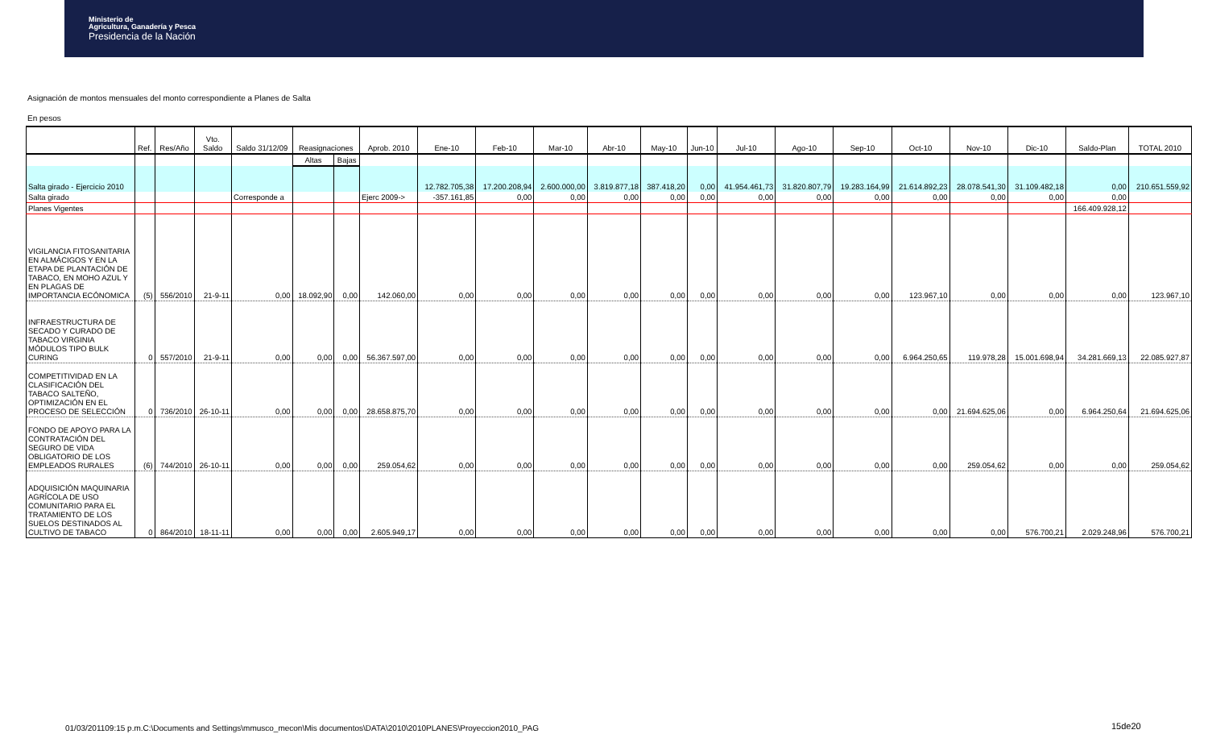Ministerio de
Agricultura, Ganadería y Pesca
Presidencia de la Nación
Asignación de montos mensuales del monto correspondiente a Planes de Salta
En pesos
| | Ref. | Res/Año | Vto. Saldo | Saldo 31/12/09 | Reasignaciones | | Aprob. 2010 | Ene-10 | Feb-10 | Mar-10 | Abr-10 | May-10 | Jun-10 | Jul-10 | Ago-10 | Sep-10 | Oct-10 | Nov-10 | Dic-10 | Saldo-Plan | TOTAL 2010 |
| --- | --- | --- | --- | --- | --- | --- | --- | --- | --- | --- | --- | --- | --- | --- | --- | --- | --- | --- | --- | --- | --- |
| | | | | | Altas | Bajas | | | | | | | | | | | | | | | |
| Salta girado - Ejercicio 2010 | | | | | | | | 12.782.705,38 | 17.200.208,94 | 2.600.000,00 | 3.819.877,18 | 387.418,20 | 0,00 | 41.954.461,73 | 31.820.807,79 | 19.283.164,99 | 21.614.892,23 | 28.078.541,30 | 31.109.482,18 | 0,00 | 210.651.559,92 |
| Salta girado | | | | Corresponde a | | | Ejerc 2009-> | -357.161,85 | 0,00 | 0,00 | 0,00 | 0,00 | 0,00 | 0,00 | 0,00 | 0,00 | 0,00 | 0,00 | 0,00 | 0,00 | |
| Planes Vigentes | | | | | | | | | | | | | | | | | | | | 166.409.928,12 | |
| VIGILANCIA FITOSANITARIA EN ALMÁCIGOS Y EN LA ETAPA DE PLANTACIÓN DE TABACO, EN MOHO AZUL Y EN PLAGAS DE IMPORTANCIA ECÓNOMICA | (5) | 556/2010 | 21-9-11 | 0,00 | 18.092,90 | 0,00 | 142.060,00 | 0,00 | 0,00 | 0,00 | 0,00 | 0,00 | 0,00 | 0,00 | 0,00 | 0,00 | 123.967,10 | 0,00 | 0,00 | 0,00 | 123.967,10 |
| INFRAESTRUCTURA DE SECADO Y CURADO DE TABACO VIRGINIA MÓDULOS TIPO BULK CURING | 0 | 557/2010 | 21-9-11 | 0,00 | 0,00 | 0,00 | 56.367.597,00 | 0,00 | 0,00 | 0,00 | 0,00 | 0,00 | 0,00 | 0,00 | 0,00 | 0,00 | 6.964.250,65 | 119.978,28 | 15.001.698,94 | 34.281.669,13 | 22.085.927,87 |
| COMPETITIVIDAD EN LA CLASIFICACIÓN DEL TABACO SALTEÑO, OPTIMIZACIÓN EN EL PROCESO DE SELECCIÓN | 0 | 736/2010 | 26-10-11 | 0,00 | 0,00 | 0,00 | 28.658.875,70 | 0,00 | 0,00 | 0,00 | 0,00 | 0,00 | 0,00 | 0,00 | 0,00 | 0,00 | 0,00 | 21.694.625,06 | 0,00 | 6.964.250,64 | 21.694.625,06 |
| FONDO DE APOYO PARA LA CONTRATACIÓN DEL SEGURO DE VIDA OBLIGATORIO DE LOS EMPLEADOS RURALES | (6) | 744/2010 | 26-10-11 | 0,00 | 0,00 | 0,00 | 259.054,62 | 0,00 | 0,00 | 0,00 | 0,00 | 0,00 | 0,00 | 0,00 | 0,00 | 0,00 | 0,00 | 259.054,62 | 0,00 | 0,00 | 259.054,62 |
| ADQUISICIÓN MAQUINARIA AGRÍCOLA DE USO COMUNITARIO PARA EL TRATAMIENTO DE LOS SUELOS DESTINADOS AL CULTIVO DE TABACO | 0 | 864/2010 | 18-11-11 | 0,00 | 0,00 | 0,00 | 2.605.949,17 | 0,00 | 0,00 | 0,00 | 0,00 | 0,00 | 0,00 | 0,00 | 0,00 | 0,00 | 0,00 | 0,00 | 576.700,21 | 2.029.248,96 | 576.700,21 |
01/03/201109:15 p.m.C:\Documents and Settings\mmusco_mecon\Mis documentos\DATA\2010\2010PLANES\Proyeccion2010_PAG
15de20